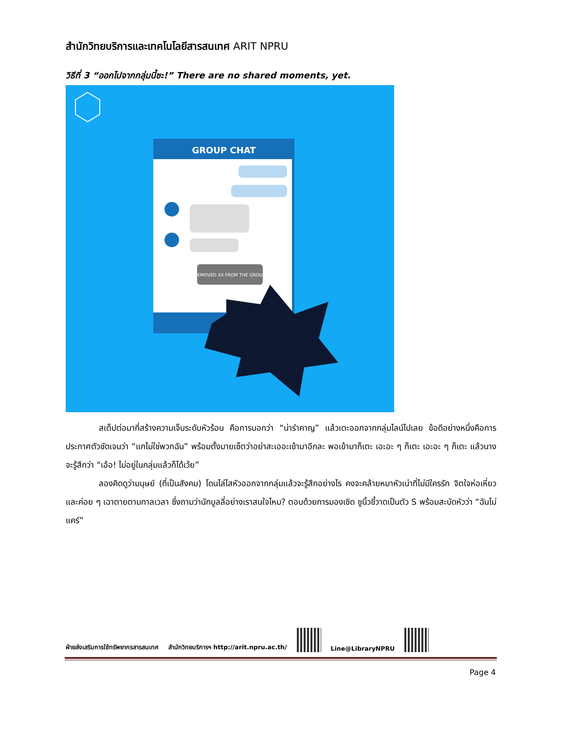สำนักวิทยบริการและเทคโนโลยีสารสนเทศ ARIT NPRU
วิธีที่ 3 “ออกไปจากกลุ่มนี้ซะ!” There are no shared moments, yet.
GROUP CHAT
REMOVED XX FROM THE GROUP
สเต็ปต่อมาที่สร้างความเจ็บระดับหัวร้อน คือการบอกว่า “น่ารำคาญ” แล้วเตะออกจากกลุ่มไลน์ไปเลย ข้อดีอย่างหนึ่งคือการประกาศตัวชัดเจนว่า “แกไม่ใช่พวกฉัน” พร้อมตั้งมายเซ็ตว่าอย่าสะเออะเข้ามาอีกละ พอเข้ามาก็เตะ เอะอะ ๆ ก็เตะ เอะอะ ๆ ก็เตะ แล้วนางจะรู้สึกว่า “เอ้อ! ไม่อยู่ในกลุ่มแล้วก็ได้เว้ย”
ลองคิดดูว่ามนุษย์ (ที่เป็นสังคม) โดนไล่ไสหัวออกจากกลุ่มแล้วจะรู้สึกอย่างไร คงจะคล้ายหมาหัวเน่าที่ไม่มีใครรัก จิตใจห่อเหี่ยว และค่อย ๆ เฉาตายตามกาลเวลา ซึ่งถามว่านักบูลลี่อย่างเราสนใจไหม? ตอบด้วยการมองเชิด ชูนิ้วชี้วาดเป็นตัว S พร้อมสะบัดหัวว่า “ฉันไม่แคร์”
ฝ่ายส่งเสริมการใช้ทรัพยากรสารสนเทศ สำนักวิทยบริการฯ http://arit.npru.ac.th/
Line@LibraryNPRU
Page 4